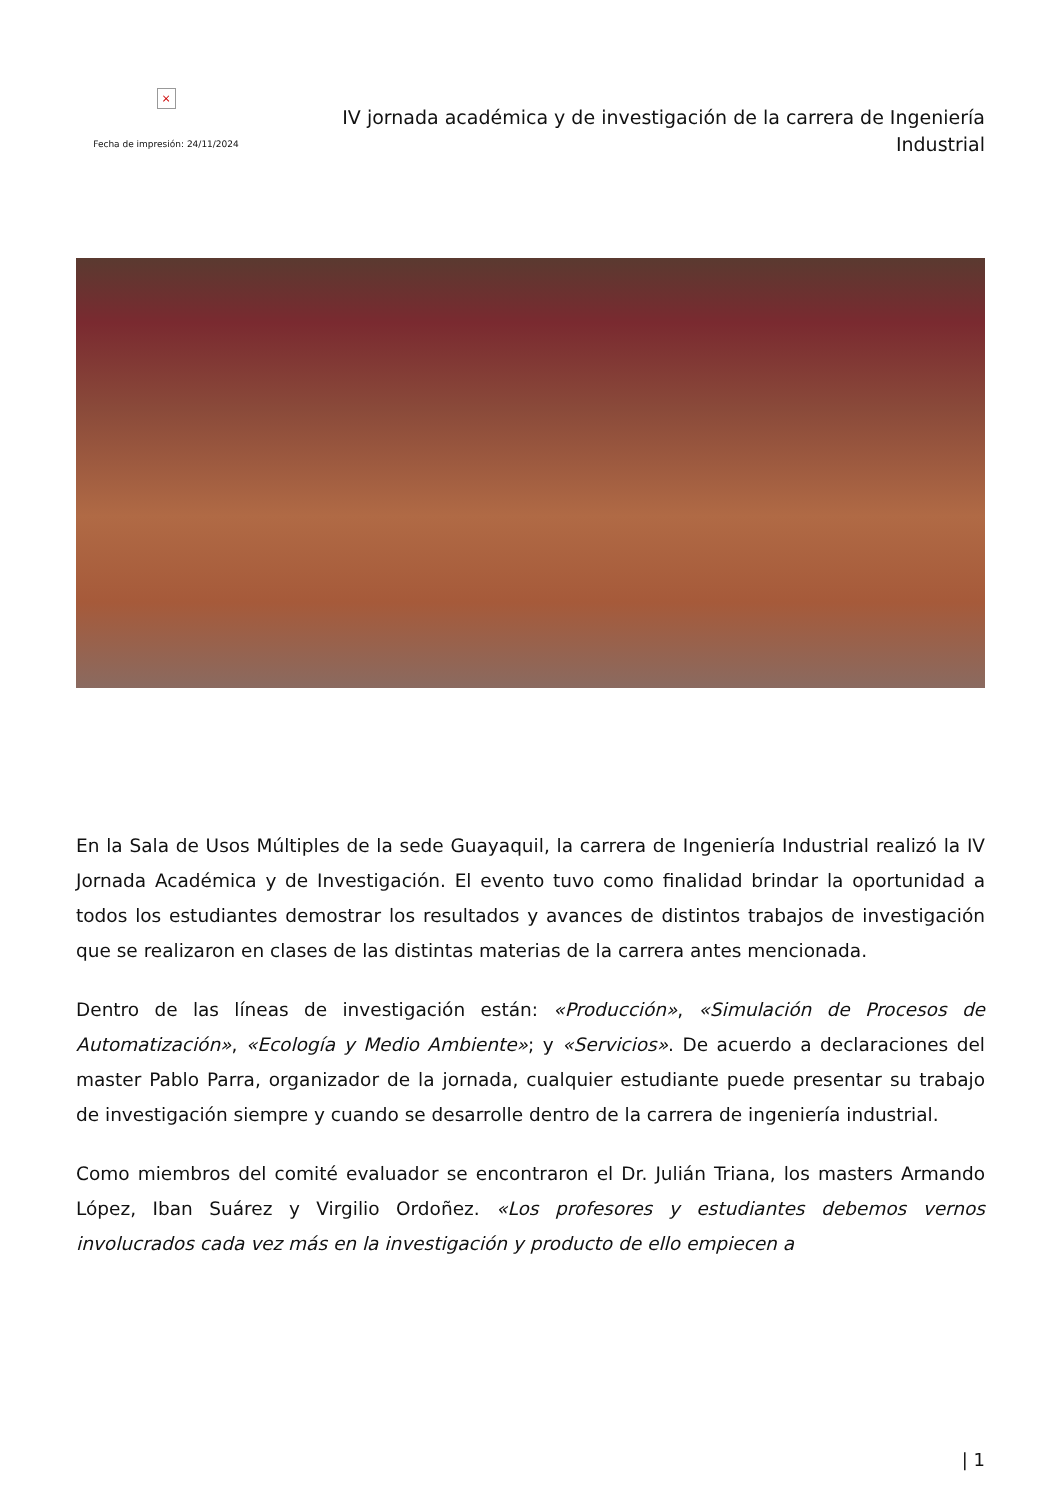×
Fecha de impresión: 24/11/2024
IV jornada académica y de investigación de la carrera de Ingeniería Industrial
En la Sala de Usos Múltiples de la sede Guayaquil, la carrera de Ingeniería Industrial realizó la IV Jornada Académica y de Investigación. El evento tuvo como finalidad brindar la oportunidad a todos los estudiantes demostrar los resultados y avances de distintos trabajos de investigación que se realizaron en clases de las distintas materias de la carrera antes mencionada.
Dentro de las líneas de investigación están: «Producción», «Simulación de Procesos de Automatización», «Ecología y Medio Ambiente»; y «Servicios». De acuerdo a declaraciones del master Pablo Parra, organizador de la jornada, cualquier estudiante puede presentar su trabajo de investigación siempre y cuando se desarrolle dentro de la carrera de ingeniería industrial.
Como miembros del comité evaluador se encontraron el Dr. Julián Triana, los masters Armando López, Iban Suárez y Virgilio Ordoñez. «Los profesores y estudiantes debemos vernos involucrados cada vez más en la investigación y producto de ello empiecen a
| 1